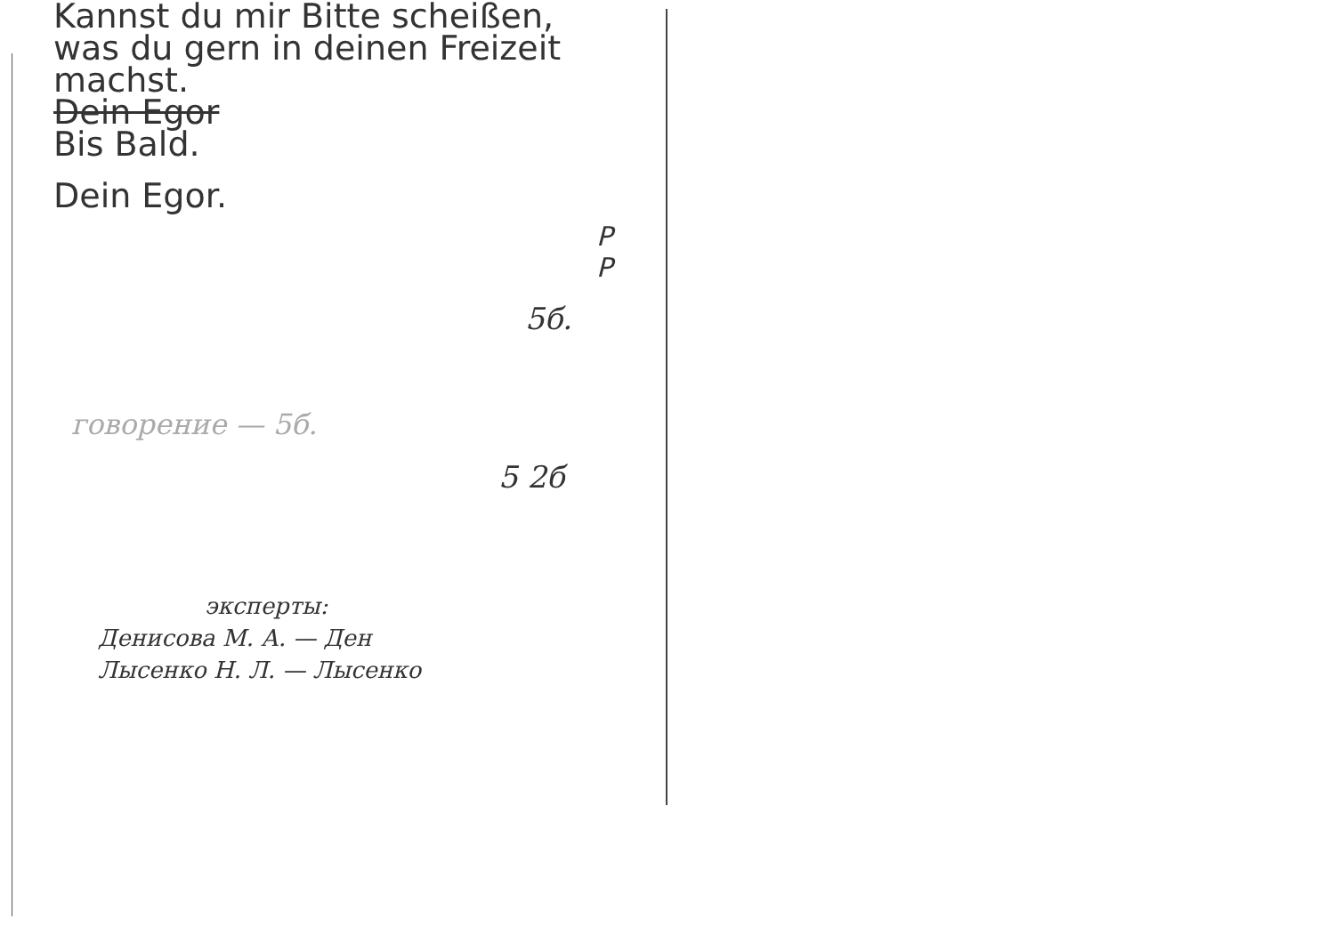Kannst du mir Bitte scheißen,
was du gern in deinen Freizeit
machst.
Dein Egor
Bis Bald.
Dein Egor.
P
P
5б.
говорение — 5б.
5 2б
эксперты:
Денисова М. А. — Ден
Лысенко Н. Л. — Лысенко